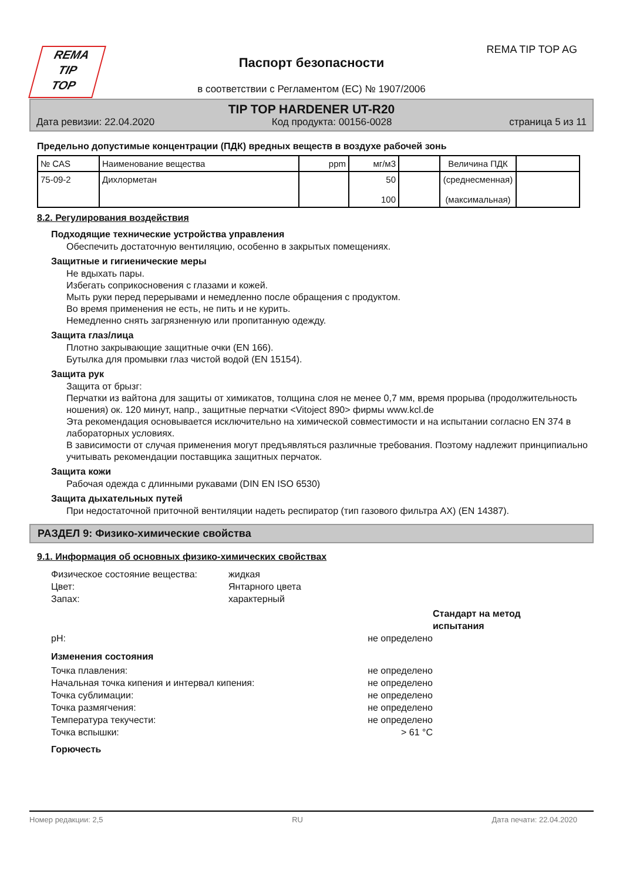REMA
TIP
TOP
REMA TIP TOP AG
Паспорт безопасности
в соответствии с Регламентом (ЕС) № 1907/2006
TIP TOP HARDENER UT-R20
Дата ревизии: 22.04.2020 Код продукта: 00156-0028 страница 5 из 11
Предельно допустимые концентрации (ПДК) вредных веществ в воздухе рабочей зонь
| № CAS | Наименование вещества | ppm | мг/м3 | | Величина ПДК | |
| --- | --- | --- | --- | --- | --- | --- |
| 75-09-2 | Дихлорметан | | 50 100 | | (среднесменная) (максимальная) | |
8.2. Регулирования воздействия
Подходящие технические устройства управления
Обеспечить достаточную вентиляцию, особенно в закрытых помещениях.
Защитные и гигиенические меры
Не вдыхать пары.
Избегать соприкосновения с глазами и кожей.
Мыть руки перед перерывами и немедленно после обращения с продуктом.
Во время применения не есть, не пить и не курить.
Немедленно снять загрязненную или пропитанную одежду.
Защита глаз/лица
Плотно закрывающие защитные очки (EN 166).
Бутылка для промывки глаз чистой водой (EN 15154).
Защита рук
Защита от брызг:
Перчатки из вайтона для защиты от химикатов, толщина слоя не менее 0,7 мм, время прорыва (продолжительность ношения) ок. 120 минут, напр., защитные перчатки <Vitoject 890> фирмы www.kcl.de
Эта рекомендация основывается исключительно на химической совместимости и на испытании согласно EN 374 в лабораторных условиях.
В зависимости от случая применения могут предъявляться различные требования. Поэтому надлежит принципиально учитывать рекомендации поставщика защитных перчаток.
Защита кожи
Рабочая одежда с длинными рукавами (DIN EN ISO 6530)
Защита дыхательных путей
При недостаточной приточной вентиляции надеть респиратор (тип газового фильтра AX) (EN 14387).
РАЗДЕЛ 9: Физико-химические свойства
9.1. Информация об основных физико-химических свойствах
Физическое состояние вещества: жидкая Цвет: Янтарного цвета Запах: характерный
Стандарт на метод испытания pH: не определено
Изменения состояния
Точка плавления: не определено Начальная точка кипения и интервал кипения: не определено Точка сублимации: не определено Точка размягчения: не определено Температура текучести: не определено Точка вспышки: > 61 °C
Горючесть
Номер редакции: 2,5 RU Дата печати: 22.04.2020